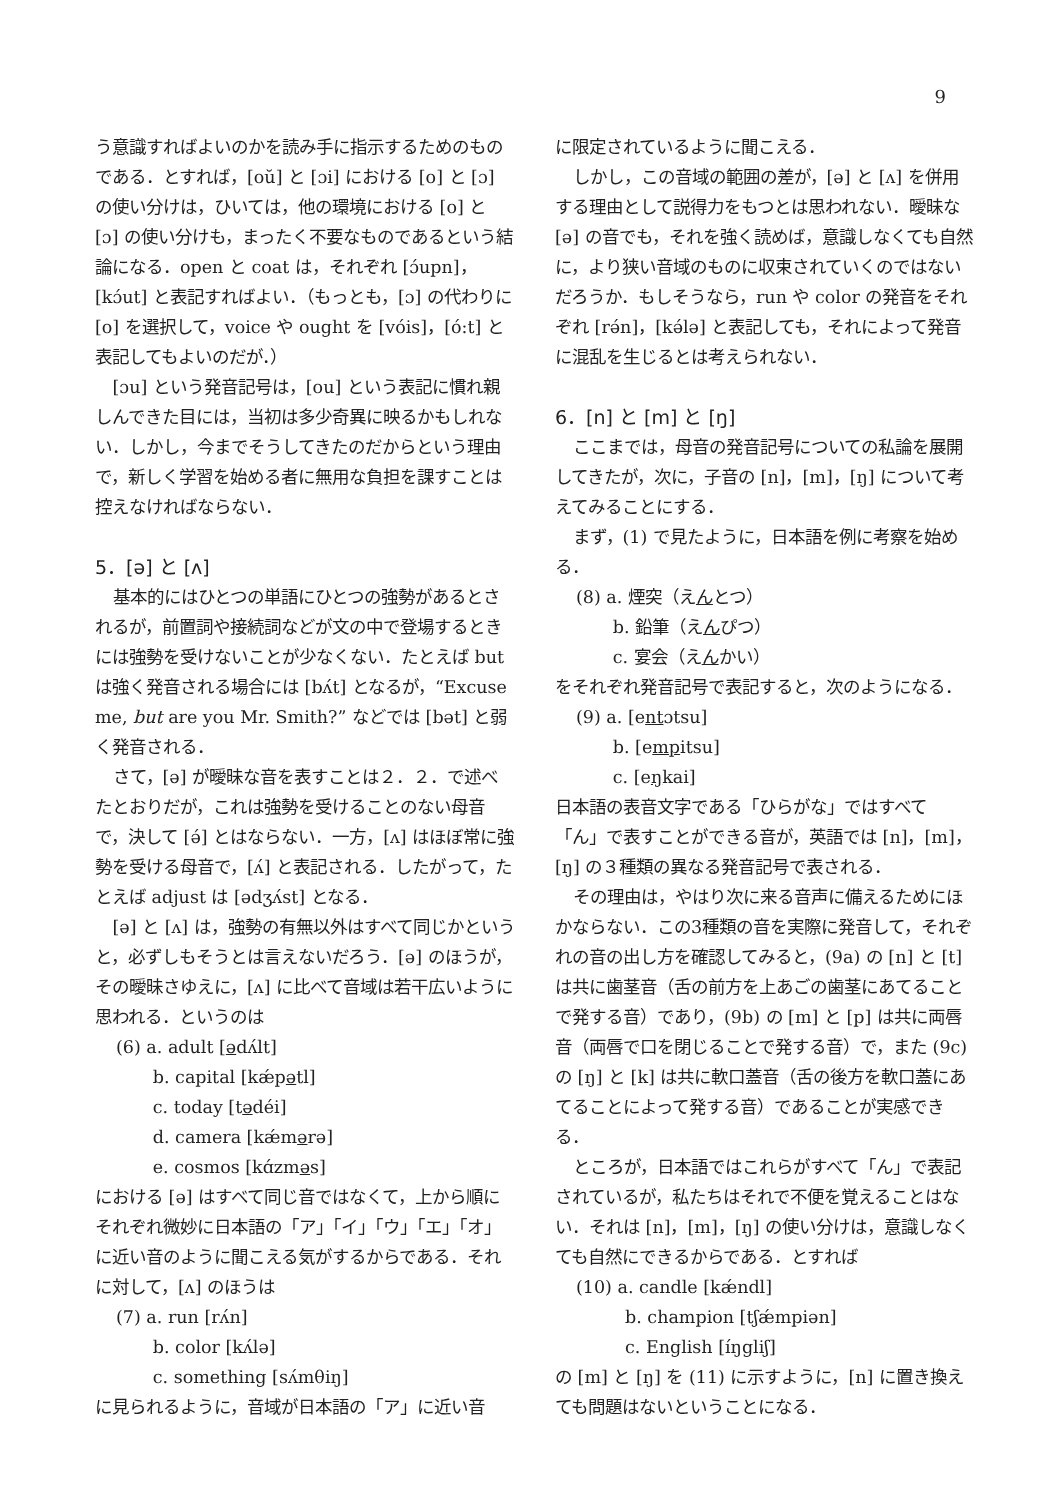9
う意識すればよいのかを読み手に指示するためのものである．とすれば，[oŭ] と [ɔi] における [o] と [ɔ] の使い分けは，ひいては，他の環境における [o] と [ɔ] の使い分けも，まったく不要なものであるという結論になる．open と coat は，それぞれ [ɔ́upn]，[kɔ́ut] と表記すればよい．（もっとも，[ɔ] の代わりに [o] を選択して，voice や ought を [vóis]，[ó:t] と表記してもよいのだが．）
[ɔu] という発音記号は，[ou] という表記に慣れ親しんできた目には，当初は多少奇異に映るかもしれない．しかし，今までそうしてきたのだからという理由で，新しく学習を始める者に無用な負担を課すことは控えなければならない．
5．[ə] と [ʌ]
基本的にはひとつの単語にひとつの強勢があるとされるが，前置詞や接続詞などが文の中で登場するときには強勢を受けないことが少なくない．たとえば but は強く発音される場合には [bʌ́t] となるが，“Excuse me, but are you Mr. Smith?” などでは [bət] と弱く発音される．
さて，[ə] が曖昧な音を表すことは２．２．で述べたとおりだが，これは強勢を受けることのない母音で，決して [ə́] とはならない．一方，[ʌ] はほぼ常に強勢を受ける母音で，[ʌ́] と表記される．したがって，たとえば adjust は [ədʒʌ́st] となる．
[ə] と [ʌ] は，強勢の有無以外はすべて同じかというと，必ずしもそうとは言えないだろう．[ə] のほうが，その曖昧さゆえに，[ʌ] に比べて音域は若干広いように思われる．というのは
(6) a. adult [ədʌ́lt]
b. capital [kǽpətl]
c. today [tədéi]
d. camera [kǽmərə]
e. cosmos [kɑ́zməs]
における [ə] はすべて同じ音ではなくて，上から順にそれぞれ微妙に日本語の「ア」「イ」「ウ」「エ」「オ」に近い音のように聞こえる気がするからである．それに対して，[ʌ] のほうは
(7) a. run [rʌ́n]
b. color [kʌ́lə]
c. something [sʌ́mθiŋ]
に見られるように，音域が日本語の「ア」に近い音
に限定されているように聞こえる．
しかし，この音域の範囲の差が，[ə] と [ʌ] を併用する理由として説得力をもつとは思われない．曖昧な [ə] の音でも，それを強く読めば，意識しなくても自然に，より狭い音域のものに収束されていくのではないだろうか．もしそうなら，run や color の発音をそれぞれ [rə́n]，[kə́lə] と表記しても，それによって発音に混乱を生じるとは考えられない．
6．[n] と [m] と [ŋ]
ここまでは，母音の発音記号についての私論を展開してきたが，次に，子音の [n]，[m]，[ŋ] について考えてみることにする．
まず，(1) で見たように，日本語を例に考察を始める．
(8) a. 煙突（えんとつ）
b. 鉛筆（えんぴつ）
c. 宴会（えんかい）
をそれぞれ発音記号で表記すると，次のようになる．
(9) a. [entɔtsu]
b. [empitsu]
c. [eŋkai]
日本語の表音文字である「ひらがな」ではすべて「ん」で表すことができる音が，英語では [n]，[m]，[ŋ] の３種類の異なる発音記号で表される．
その理由は，やはり次に来る音声に備えるためにほかならない．この3種類の音を実際に発音して，それぞれの音の出し方を確認してみると，(9a) の [n] と [t] は共に歯茎音（舌の前方を上あごの歯茎にあてることで発する音）であり，(9b) の [m] と [p] は共に両唇音（両唇で口を閉じることで発する音）で，また (9c) の [ŋ] と [k] は共に軟口蓋音（舌の後方を軟口蓋にあてることによって発する音）であることが実感できる．
ところが，日本語ではこれらがすべて「ん」で表記されているが，私たちはそれで不便を覚えることはない．それは [n]，[m]，[ŋ] の使い分けは，意識しなくても自然にできるからである．とすれば
(10) a. candle [kǽndl]
b. champion [tʃǽmpiən]
c. English [íŋgliʃ]
の [m] と [ŋ] を (11) に示すように，[n] に置き換えても問題はないということになる．